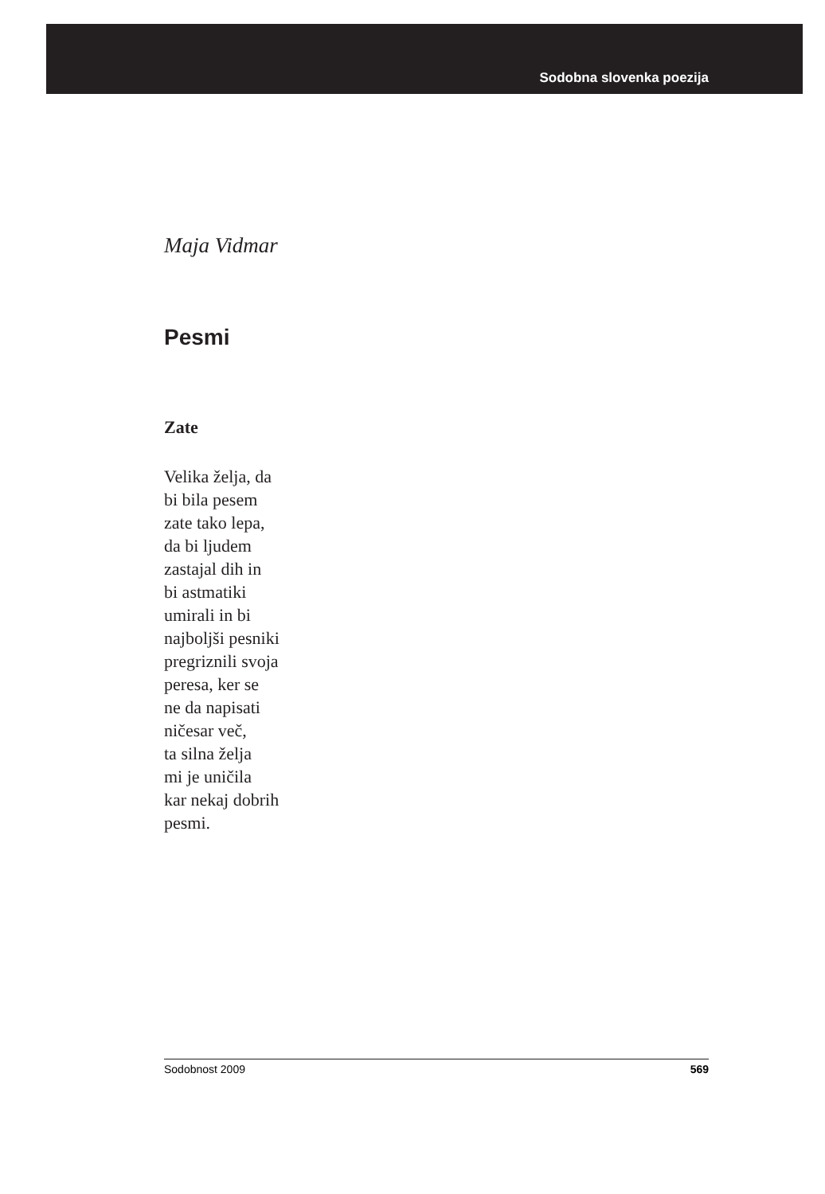Sodobna slovenka poezija
Maja Vidmar
Pesmi
Zate
Velika želja, da
bi bila pesem
zate tako lepa,
da bi ljudem
zastajal dih in
bi astmatiki
umirali in bi
najboljši pesniki
pregriznili svoja
peresa, ker se
ne da napisati
ničesar več,
ta silna želja
mi je uničila
kar nekaj dobrih
pesmi.
Sodobnost 2009 569